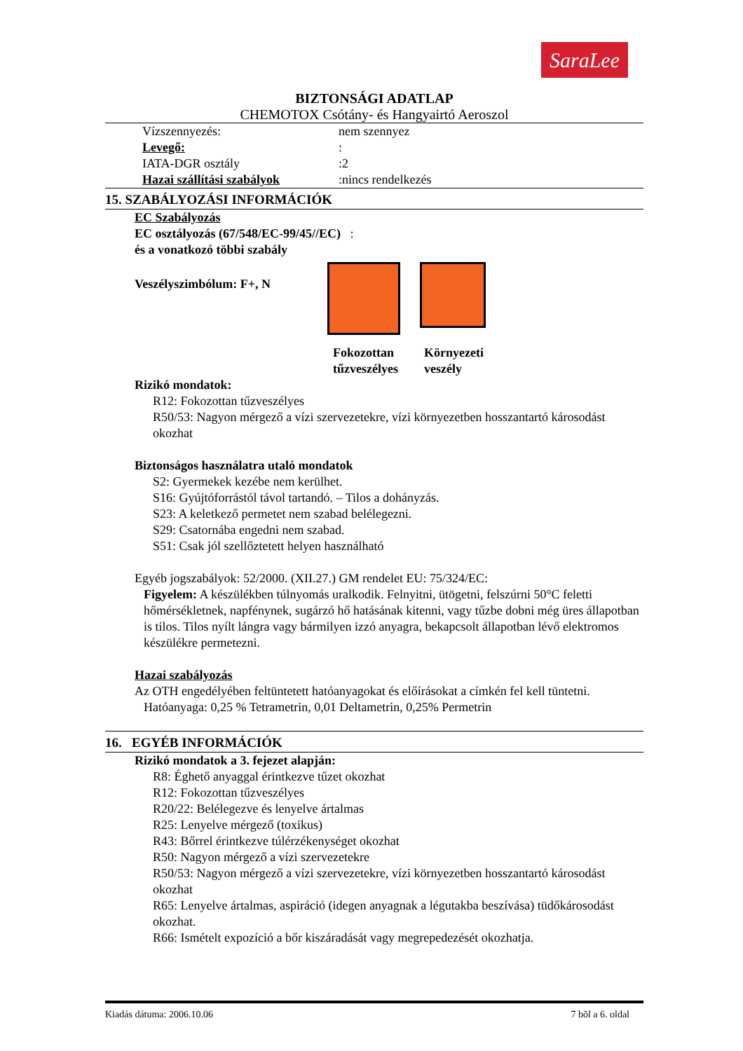SaraLee
BIZTONSÁGI ADATLAP
CHEMOTOX Csótány- és Hangyairtó Aeroszol
Vízszennyezés: nem szennyez
Levegő::
IATA-DGR osztály:2
Hazai szállítási szabályok:nincs rendelkezés
15. SZABÁLYOZÁSI INFORMÁCIÓK
EC Szabályozás
EC osztályozás (67/548/EC-99/45//EC) :
és a vonatkozó többi szabály
Veszélyszimbólum: F+, N
Fokozottan tűzveszélyes
Környezeti
veszély
Rizikó mondatok:
R12: Fokozottan tűzveszélyes
R50/53: Nagyon mérgező a vízi szervezetekre, vízi környezetben hosszantartó károsodást okozhat
Biztonságos használatra utaló mondatok
S2: Gyermekek kezébe nem kerülhet.
S16: Gyújtóforrástól távol tartandó. – Tilos a dohányzás.
S23: A keletkező permetet nem szabad belélegezni.
S29: Csatornába engedni nem szabad.
S51: Csak jól szellőztetett helyen használható
Egyéb jogszabályok: 52/2000. (XII.27.) GM rendelet EU: 75/324/EC:
Figyelem: A készülékben túlnyomás uralkodik. Felnyitni, ütögetni, felszúrni 50°C feletti hőmérsékletnek, napfénynek, sugárzó hő hatásának kitenni, vagy tűzbe dobni még üres állapotban is tilos. Tilos nyílt lángra vagy bármilyen izzó anyagra, bekapcsolt állapotban lévő elektromos készülékre permetezni.
Hazai szabályozás
Az OTH engedélyében feltüntetett hatóanyagokat és előírásokat a címkén fel kell tüntetni.
Hatóanyaga: 0,25 % Tetrametrin, 0,01 Deltametrin, 0,25% Permetrin
16. EGYÉB INFORMÁCIÓK
Rizikó mondatok a 3. fejezet alapján:
R8: Éghető anyaggal érintkezve tűzet okozhat
R12: Fokozottan tűzveszélyes
R20/22: Belélegezve és lenyelve ártalmas
R25: Lenyelve mérgező (toxikus)
R43: Bőrrel érintkezve túlérzékenységet okozhat
R50: Nagyon mérgező a vízi szervezetekre
R50/53: Nagyon mérgező a vízi szervezetekre, vízi környezetben hosszantartó károsodást okozhat
R65: Lenyelve ártalmas, aspiráció (idegen anyagnak a légutakba beszívása) tüdőkárosodást okozhat.
R66: Ismételt expozíció a bőr kiszáradását vagy megrepedezését okozhatja.
Kiadás dátuma: 2006.10.06 7 bõl a 6. oldal